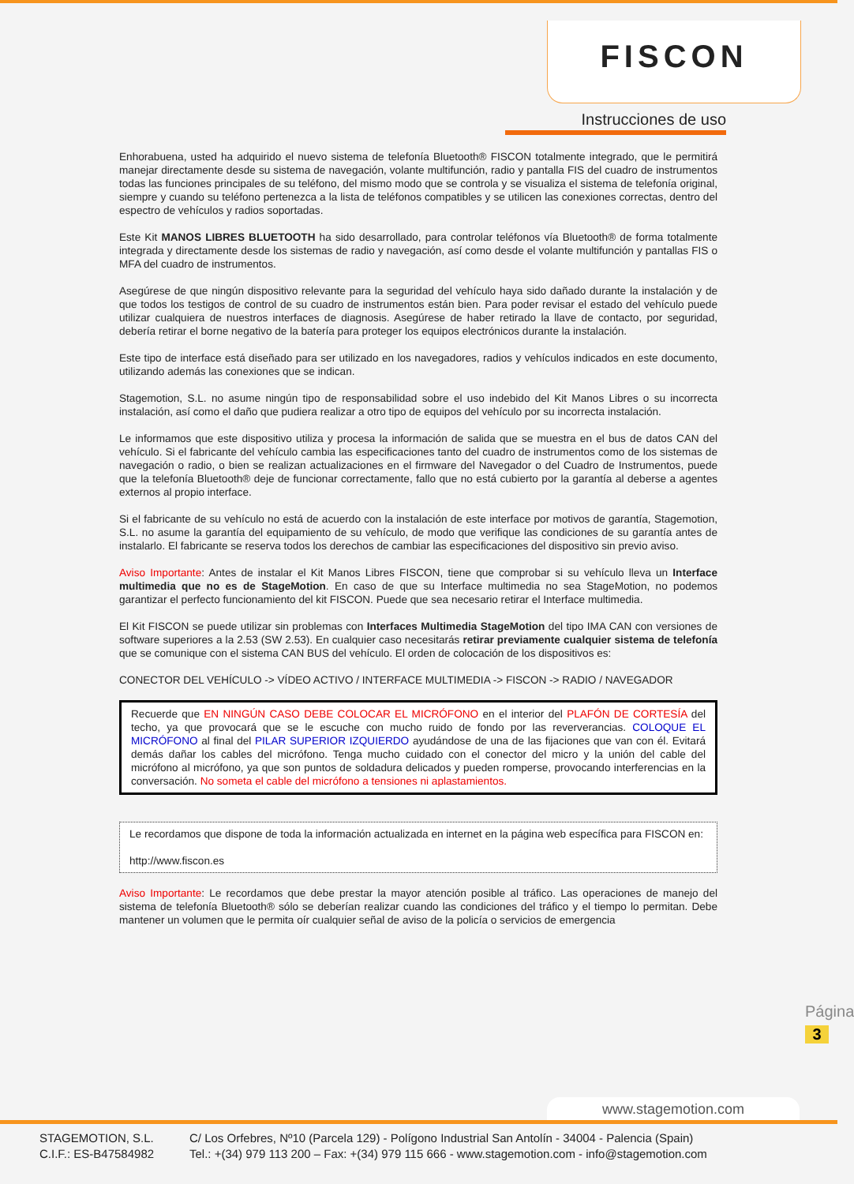FISCON
Instrucciones de uso
Enhorabuena, usted ha adquirido el nuevo sistema de telefonía Bluetooth® FISCON totalmente integrado, que le permitirá manejar directamente desde su sistema de navegación, volante multifunción, radio y pantalla FIS del cuadro de instrumentos todas las funciones principales de su teléfono, del mismo modo que se controla y se visualiza el sistema de telefonía original, siempre y cuando su teléfono pertenezca a la lista de teléfonos compatibles y se utilicen las conexiones correctas, dentro del espectro de vehículos y radios soportadas.
Este Kit MANOS LIBRES BLUETOOTH ha sido desarrollado, para controlar teléfonos vía Bluetooth® de forma totalmente integrada y directamente desde los sistemas de radio y navegación, así como desde el volante multifunción y pantallas FIS o MFA del cuadro de instrumentos.
Asegúrese de que ningún dispositivo relevante para la seguridad del vehículo haya sido dañado durante la instalación y de que todos los testigos de control de su cuadro de instrumentos están bien. Para poder revisar el estado del vehículo puede utilizar cualquiera de nuestros interfaces de diagnosis. Asegúrese de haber retirado la llave de contacto, por seguridad, debería retirar el borne negativo de la batería para proteger los equipos electrónicos durante la instalación.
Este tipo de interface está diseñado para ser utilizado en los navegadores, radios y vehículos indicados en este documento, utilizando además las conexiones que se indican.
Stagemotion, S.L. no asume ningún tipo de responsabilidad sobre el uso indebido del Kit Manos Libres o su incorrecta instalación, así como el daño que pudiera realizar a otro tipo de equipos del vehículo por su incorrecta instalación.
Le informamos que este dispositivo utiliza y procesa la información de salida que se muestra en el bus de datos CAN del vehículo. Si el fabricante del vehículo cambia las especificaciones tanto del cuadro de instrumentos como de los sistemas de navegación o radio, o bien se realizan actualizaciones en el firmware del Navegador o del Cuadro de Instrumentos, puede que la telefonía Bluetooth® deje de funcionar correctamente, fallo que no está cubierto por la garantía al deberse a agentes externos al propio interface.
Si el fabricante de su vehículo no está de acuerdo con la instalación de este interface por motivos de garantía, Stagemotion, S.L. no asume la garantía del equipamiento de su vehículo, de modo que verifique las condiciones de su garantía antes de instalarlo. El fabricante se reserva todos los derechos de cambiar las especificaciones del dispositivo sin previo aviso.
Aviso Importante: Antes de instalar el Kit Manos Libres FISCON, tiene que comprobar si su vehículo lleva un Interface multimedia que no es de StageMotion. En caso de que su Interface multimedia no sea StageMotion, no podemos garantizar el perfecto funcionamiento del kit FISCON. Puede que sea necesario retirar el Interface multimedia.
El Kit FISCON se puede utilizar sin problemas con Interfaces Multimedia StageMotion del tipo IMA CAN con versiones de software superiores a la 2.53 (SW 2.53). En cualquier caso necesitarás retirar previamente cualquier sistema de telefonía que se comunique con el sistema CAN BUS del vehículo. El orden de colocación de los dispositivos es:
CONECTOR DEL VEHÍCULO -> VÍDEO ACTIVO / INTERFACE MULTIMEDIA -> FISCON -> RADIO / NAVEGADOR
Recuerde que EN NINGÚN CASO DEBE COLOCAR EL MICRÓFONO en el interior del PLAFÓN DE CORTESÍA del techo, ya que provocará que se le escuche con mucho ruido de fondo por las reververancias. COLOQUE EL MICRÓFONO al final del PILAR SUPERIOR IZQUIERDO ayudándose de una de las fijaciones que van con él. Evitará demás dañar los cables del micrófono. Tenga mucho cuidado con el conector del micro y la unión del cable del micrófono al micrófono, ya que son puntos de soldadura delicados y pueden romperse, provocando interferencias en la conversación. No someta el cable del micrófono a tensiones ni aplastamientos.
Le recordamos que dispone de toda la información actualizada en internet en la página web específica para FISCON en:
http://www.fiscon.es
Aviso Importante: Le recordamos que debe prestar la mayor atención posible al tráfico. Las operaciones de manejo del sistema de telefonía Bluetooth® sólo se deberían realizar cuando las condiciones del tráfico y el tiempo lo permitan. Debe mantener un volumen que le permita oír cualquier señal de aviso de la policía o servicios de emergencia
Página
3
www.stagemotion.com
STAGEMOTION, S.L.
C.I.F.: ES-B47584982
C/ Los Orfebres, Nº10 (Parcela 129) - Polígono Industrial San Antolín - 34004 - Palencia (Spain)
Tel.: +(34) 979 113 200 – Fax: +(34) 979 115 666 - www.stagemotion.com - info@stagemotion.com